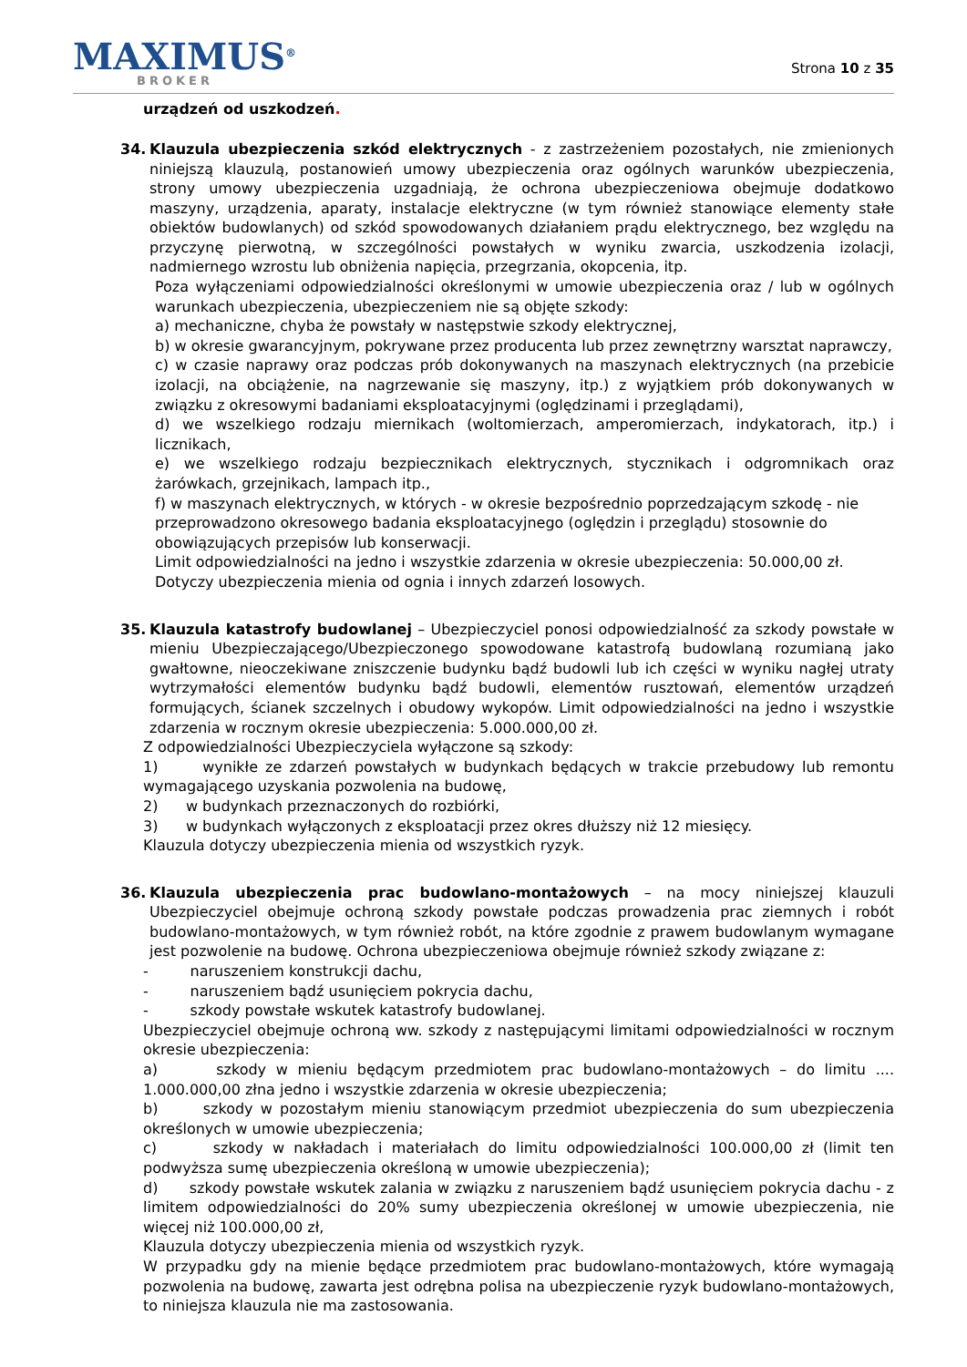MAXIMUS<sup>®</sup>
BROKER
Strona 10 z 35
urządzeń od uszkodzeń.
34. Klauzula ubezpieczenia szkód elektrycznych - z zastrzeżeniem pozostałych, nie zmienionych niniejszą klauzulą, postanowień umowy ubezpieczenia oraz ogólnych warunków ubezpieczenia, strony umowy ubezpieczenia uzgadniają, że ochrona ubezpieczeniowa obejmuje dodatkowo maszyny, urządzenia, aparaty, instalacje elektryczne (w tym również stanowiące elementy stałe obiektów budowlanych) od szkód spowodowanych działaniem prądu elektrycznego, bez względu na przyczynę pierwotną, w szczególności powstałych w wyniku zwarcia, uszkodzenia izolacji, nadmiernego wzrostu lub obniżenia napięcia, przegrzania, okopcenia, itp.
Poza wyłączeniami odpowiedzialności określonymi w umowie ubezpieczenia oraz / lub w ogólnych warunkach ubezpieczenia, ubezpieczeniem nie są objęte szkody:
a) mechaniczne, chyba że powstały w następstwie szkody elektrycznej,
b) w okresie gwarancyjnym, pokrywane przez producenta lub przez zewnętrzny warsztat naprawczy,
c) w czasie naprawy oraz podczas prób dokonywanych na maszynach elektrycznych (na przebicie izolacji, na obciążenie, na nagrzewanie się maszyny, itp.) z wyjątkiem prób dokonywanych w związku z okresowymi badaniami eksploatacyjnymi (oględzinami i przeglądami),
d) we wszelkiego rodzaju miernikach (woltomierzach, amperomierzach, indykatorach, itp.) i licznikach,
e) we wszelkiego rodzaju bezpiecznikach elektrycznych, stycznikach i odgromnikach oraz żarówkach, grzejnikach, lampach itp.,
f) w maszynach elektrycznych, w których - w okresie bezpośrednio poprzedzającym szkodę - nie przeprowadzono okresowego badania eksploatacyjnego (oględzin i przeglądu) stosownie do obowiązujących przepisów lub konserwacji.
Limit odpowiedzialności na jedno i wszystkie zdarzenia w okresie ubezpieczenia: 50.000,00 zł. Dotyczy ubezpieczenia mienia od ognia i innych zdarzeń losowych.
35. Klauzula katastrofy budowlanej – Ubezpieczyciel ponosi odpowiedzialność za szkody powstałe w mieniu Ubezpieczającego/Ubezpieczonego spowodowane katastrofą budowlaną rozumianą jako gwałtowne, nieoczekiwane zniszczenie budynku bądź budowli lub ich części w wyniku nagłej utraty wytrzymałości elementów budynku bądź budowli, elementów rusztowań, elementów urządzeń formujących, ścianek szczelnych i obudowy wykopów. Limit odpowiedzialności na jedno i wszystkie zdarzenia w rocznym okresie ubezpieczenia: 5.000.000,00 zł.
Z odpowiedzialności Ubezpieczyciela wyłączone są szkody:
1) wynikłe ze zdarzeń powstałych w budynkach będących w trakcie przebudowy lub remontu wymagającego uzyskania pozwolenia na budowę,
2) w budynkach przeznaczonych do rozbiórki,
3) w budynkach wyłączonych z eksploatacji przez okres dłuższy niż 12 miesięcy.
Klauzula dotyczy ubezpieczenia mienia od wszystkich ryzyk.
36. Klauzula ubezpieczenia prac budowlano-montażowych – na mocy niniejszej klauzuli Ubezpieczyciel obejmuje ochroną szkody powstałe podczas prowadzenia prac ziemnych i robót budowlano-montażowych, w tym również robót, na które zgodnie z prawem budowlanym wymagane jest pozwolenie na budowę. Ochrona ubezpieczeniowa obejmuje również szkody związane z:
- naruszeniem konstrukcji dachu,
- naruszeniem bądź usunięciem pokrycia dachu,
- szkody powstałe wskutek katastrofy budowlanej.
Ubezpieczyciel obejmuje ochroną ww. szkody z następującymi limitami odpowiedzialności w rocznym okresie ubezpieczenia:
a) szkody w mieniu będącym przedmiotem prac budowlano-montażowych – do limitu .... 1.000.000,00 złna jedno i wszystkie zdarzenia w okresie ubezpieczenia;
b) szkody w pozostałym mieniu stanowiącym przedmiot ubezpieczenia do sum ubezpieczenia określonych w umowie ubezpieczenia;
c) szkody w nakładach i materiałach do limitu odpowiedzialności 100.000,00 zł (limit ten podwyższa sumę ubezpieczenia określoną w umowie ubezpieczenia);
d) szkody powstałe wskutek zalania w związku z naruszeniem bądź usunięciem pokrycia dachu - z limitem odpowiedzialności do 20% sumy ubezpieczenia określonej w umowie ubezpieczenia, nie więcej niż 100.000,00 zł,
Klauzula dotyczy ubezpieczenia mienia od wszystkich ryzyk.
W przypadku gdy na mienie będące przedmiotem prac budowlano-montażowych, które wymagają pozwolenia na budowę, zawarta jest odrębna polisa na ubezpieczenie ryzyk budowlano-montażowych, to niniejsza klauzula nie ma zastosowania.